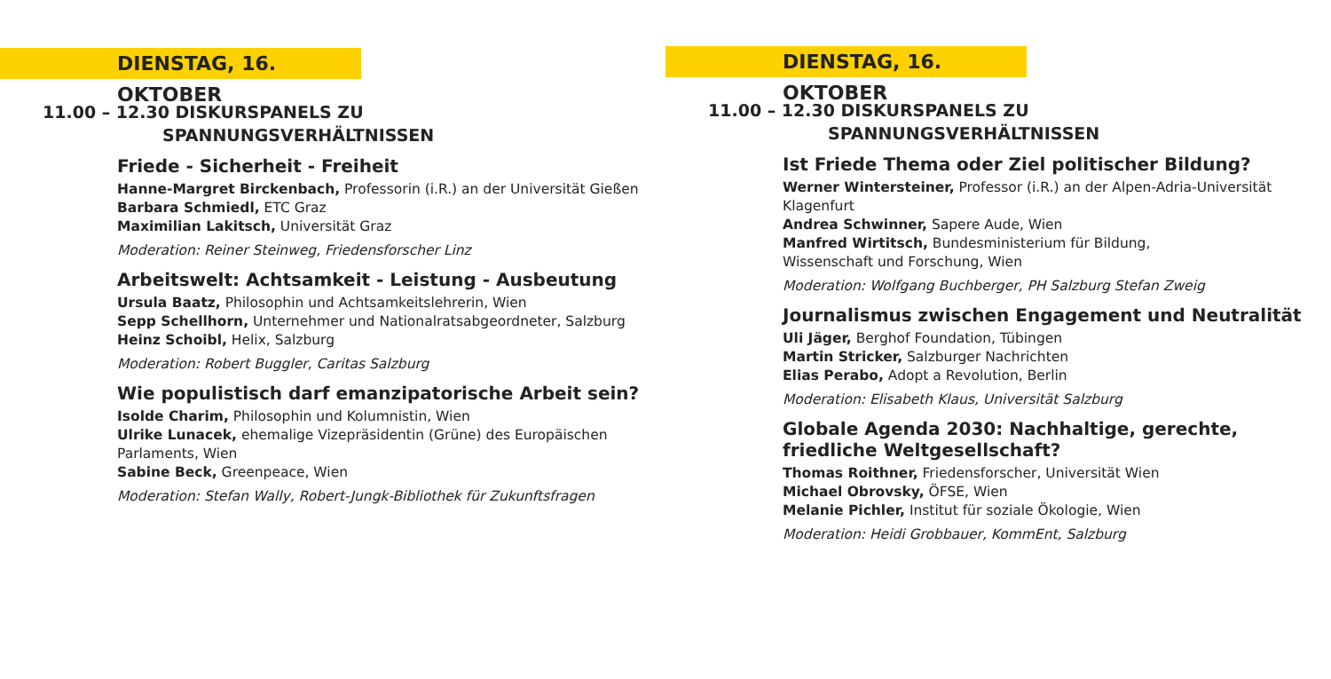DIENSTAG, 16. OKTOBER
11.00 – 12.30 DISKURSPANELS ZU
SPANNUNGSVERHÄLTNISSEN
Friede - Sicherheit - Freiheit
Hanne-Margret Birckenbach, Professorin (i.R.) an der Universität Gießen
Barbara Schmiedl, ETC Graz
Maximilian Lakitsch, Universität Graz
Moderation: Reiner Steinweg, Friedensforscher Linz
Arbeitswelt: Achtsamkeit - Leistung - Ausbeutung
Ursula Baatz, Philosophin und Achtsamkeitslehrerin, Wien
Sepp Schellhorn, Unternehmer und Nationalratsabgeordneter, Salzburg
Heinz Schoibl, Helix, Salzburg
Moderation: Robert Buggler, Caritas Salzburg
Wie populistisch darf emanzipatorische Arbeit sein?
Isolde Charim, Philosophin und Kolumnistin, Wien
Ulrike Lunacek, ehemalige Vizepräsidentin (Grüne) des Europäischen Parlaments, Wien
Sabine Beck, Greenpeace, Wien
Moderation: Stefan Wally, Robert-Jungk-Bibliothek für Zukunftsfragen
DIENSTAG, 16. OKTOBER
11.00 – 12.30 DISKURSPANELS ZU
SPANNUNGSVERHÄLTNISSEN
Ist Friede Thema oder Ziel politischer Bildung?
Werner Wintersteiner, Professor (i.R.) an der Alpen-Adria-Universität Klagenfurt
Andrea Schwinner, Sapere Aude, Wien
Manfred Wirtitsch, Bundesministerium für Bildung,
Wissenschaft und Forschung, Wien
Moderation: Wolfgang Buchberger, PH Salzburg Stefan Zweig
Journalismus zwischen Engagement und Neutralität
Uli Jäger, Berghof Foundation, Tübingen
Martin Stricker, Salzburger Nachrichten
Elias Perabo, Adopt a Revolution, Berlin
Moderation: Elisabeth Klaus, Universität Salzburg
Globale Agenda 2030: Nachhaltige, gerechte, friedliche Weltgesellschaft?
Thomas Roithner, Friedensforscher, Universität Wien
Michael Obrovsky, ÖFSE, Wien
Melanie Pichler, Institut für soziale Ökologie, Wien
Moderation: Heidi Grobbauer, KommEnt, Salzburg